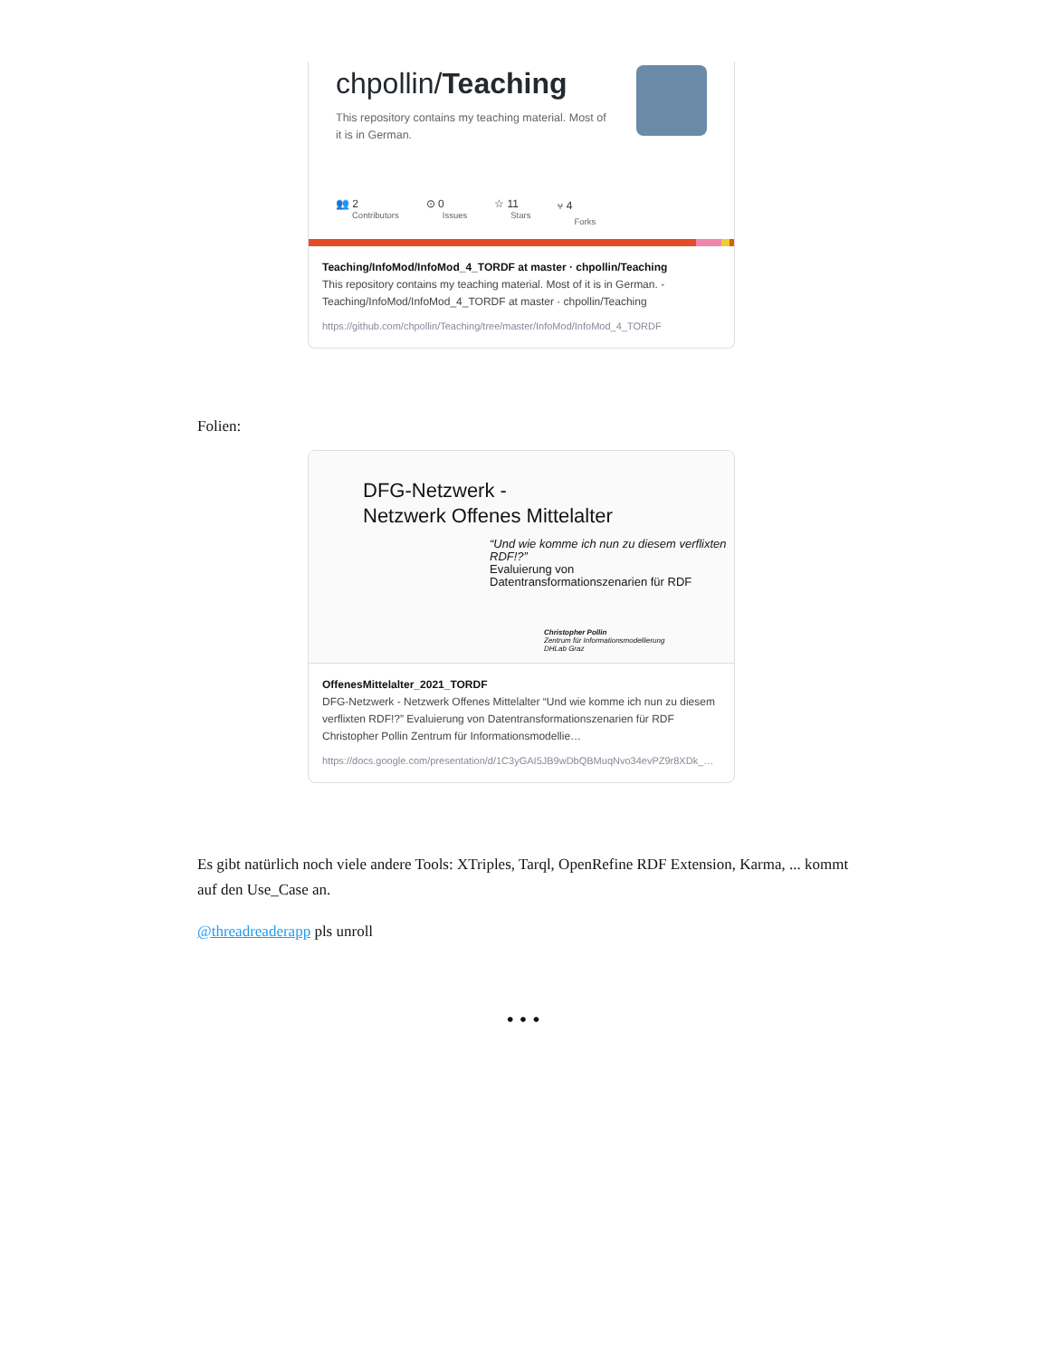chpollin/Teaching
This repository contains my teaching material. Most of it is in German.
👥 2
Contributors
⊙ 0
Issues
☆ 11
Stars
⑂ 4
Forks
Teaching/InfoMod/InfoMod_4_TORDF at master · chpollin/Teaching
This repository contains my teaching material. Most of it is in German. - Teaching/InfoMod/InfoMod_4_TORDF at master · chpollin/Teaching
https://github.com/chpollin/Teaching/tree/master/InfoMod/InfoMod_4_TORDF
Folien:
DFG-Netzwerk -
Netzwerk Offenes Mittelalter
“Und wie komme ich nun zu diesem verflixten RDF!?”
Evaluierung von Datentransformationszenarien für RDF
Christopher Pollin
Zentrum für Informationsmodellierung
DHLab Graz
OffenesMittelalter_2021_TORDF
DFG-Netzwerk - Netzwerk Offenes Mittelalter “Und wie komme ich nun zu diesem verflixten RDF!?” Evaluierung von Datentransformationszenarien für RDF Christopher Pollin Zentrum für Informationsmodellie…
https://docs.google.com/presentation/d/1C3yGAI5JB9wDbQBMuqNvo34evPZ9r8XDk_…
Es gibt natürlich noch viele andere Tools: XTriples, Tarql, OpenRefine RDF Extension, Karma, ... kommt auf den Use_Case an.
@threadreaderapp pls unroll
• • •